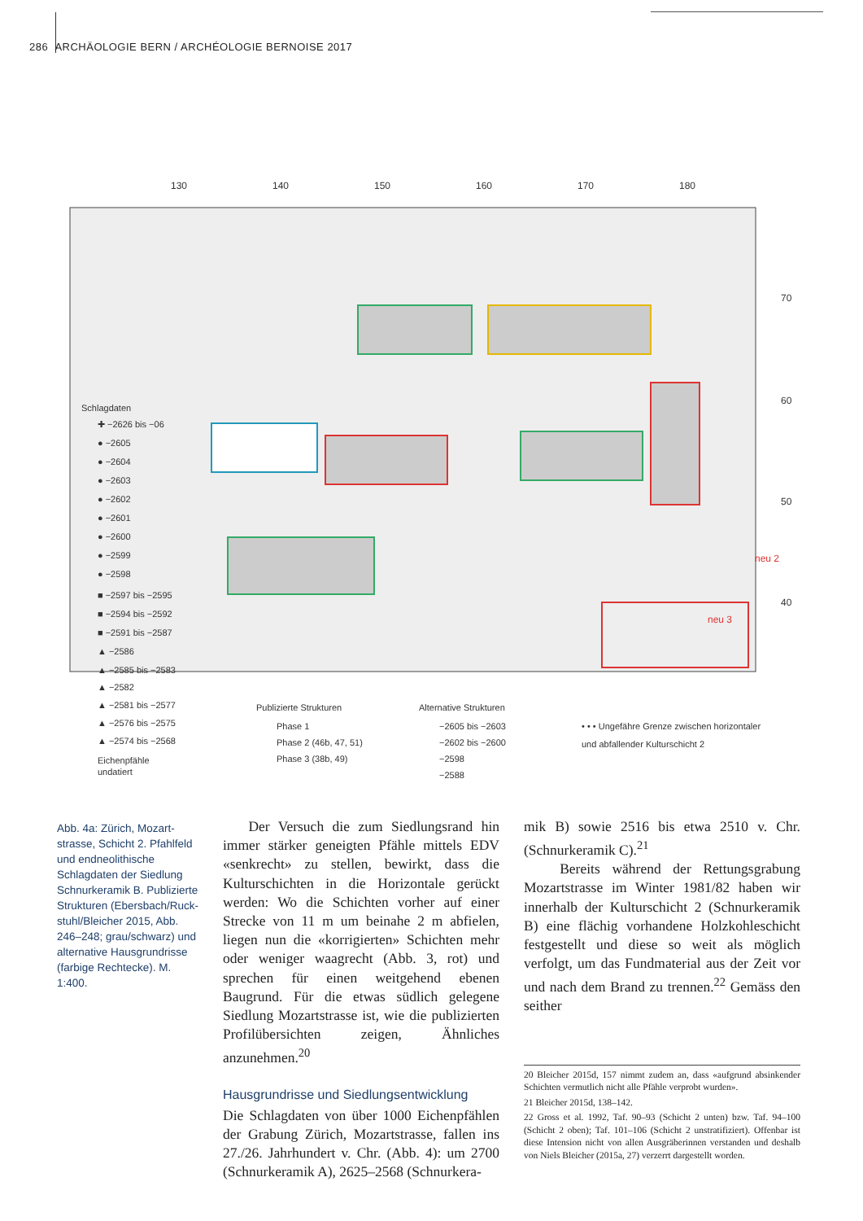286 ARCHÄOLOGIE BERN / ARCHÉOLOGIE BERNOISE 2017
130
140
150
160
170
180
70
60
50
40
neu 2
neu 3
Schlagdaten
✚ −2626 bis −06
● −2605
● −2604
● −2603
● −2602
● −2601
● −2600
● −2599
● −2598
■ −2597 bis −2595
■ −2594 bis −2592
■ −2591 bis −2587
▲ −2586
▲ −2585 bis −2583
▲ −2582
▲ −2581 bis −2577
▲ −2576 bis −2575
▲ −2574 bis −2568
Eichenpfähle
undatiert
Publizierte Strukturen
Phase 1
Phase 2 (46b, 47, 51)
Phase 3 (38b, 49)
Alternative Strukturen
−2605 bis −2603
−2602 bis −2600
−2598
−2588
• • • Ungefähre Grenze zwischen horizontaler
und abfallender Kulturschicht 2
Abb. 4a: Zürich, Mozart­strasse, Schicht 2. Pfahlfeld und endneolithi­sche Schlagdaten der Siedlung Schnurkera­mik B. Publizierte Struktu­ren (Ebersbach/Ruck­stuhl/Bleicher 2015, Abb. 246–248; grau/schwarz) und alternative Haus­grundrisse (farbige Recht­ecke). M. 1:400.
Der Versuch die zum Siedlungsrand hin immer stärker geneigten Pfähle mittels EDV «senkrecht» zu stellen, bewirkt, dass die Kulturschichten in die Horizontale gerückt werden: Wo die Schichten vorher auf einer Strecke von 11 m um beinahe 2 m abfielen, liegen nun die «korrigierten» Schichten mehr oder weniger waagrecht (Abb. 3, rot) und sprechen für einen weitgehend ebenen Baugrund. Für die etwas südlich gelegene Siedlung Mozartstrasse ist, wie die publizierten Profilübersichten zeigen, Ähnliches anzunehmen.<sup>20</sup>
Hausgrundrisse und Siedlungsentwicklung
Die Schlagdaten von über 1000 Eichenpfählen der Grabung Zürich, Mozartstrasse, fallen ins 27./26. Jahrhundert v. Chr. (Abb. 4): um 2700 (Schnurkeramik A), 2625–2568 (Schnurkera-
mik B) sowie 2516 bis etwa 2510 v. Chr. (Schnurkeramik C).<sup>21</sup>
Bereits während der Rettungsgrabung Mozartstrasse im Winter 1981/82 haben wir innerhalb der Kulturschicht 2 (Schnurkeramik B) eine flächig vorhandene Holzkohleschicht festgestellt und diese so weit als möglich verfolgt, um das Fundmaterial aus der Zeit vor und nach dem Brand zu trennen.<sup>22</sup> Gemäss den seither
20 Bleicher 2015d, 157 nimmt zudem an, dass «aufgrund absinkender Schichten vermutlich nicht alle Pfähle verprobt wurden».
21 Bleicher 2015d, 138–142.
22 Gross et al. 1992, Taf. 90–93 (Schicht 2 unten) bzw. Taf. 94–100 (Schicht 2 oben); Taf. 101–106 (Schicht 2 unstratifiziert). Offenbar ist diese Intension nicht von allen Ausgräberinnen verstanden und deshalb von Niels Bleicher (2015a, 27) verzerrt dargestellt worden.